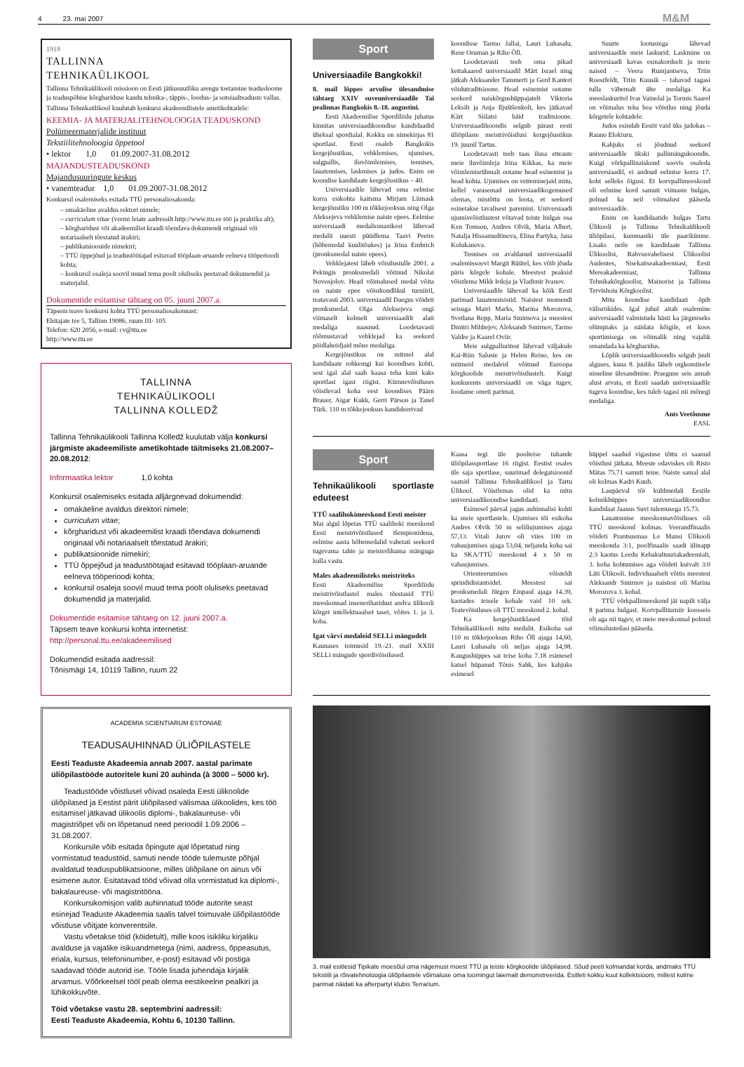4 23. mai 2007 M&M
1918
TALLINNA
TEHNIKAÜLIKOOL
Tallinna Tehnikaülikooli missioon on Eesti jätkusuutliku arengu toetamine teadusloome ja teaduspõhise kõrghariduse kaudu tehnika-, täppis-, loodus- ja sotsiaalteaduste vallas.
Tallinna Tehnikaülikool kuulutab konkursi akadeemilistele ametikohtadele:
KEEMIA- JA MATERJALITEHNOLOOGIA TEADUSKOND
Polümeermaterjalide instituut
Tekstiilitehnoloogia õppetool
• lektor 1,0 01.09.2007-31.08.2012
MAJANDUSTEADUSKOND
Majandusuuringute keskus
• vanemteadur 1,0 01.09.2007-31.08.2012
Konkursil osalemiseks esitada TTÜ personaliosakonda:
– omakäeline avaldus rektori nimele;
– curriculum vitae (vormi leiate aadressilt http://www.ttu.ee töö ja praktika alt);
– kõrgharidust või akadeemilist kraadi tõendava dokumendi originaal või notariaalselt tõestatud ärakiri;
– publikatsioonide nimekiri;
– TTÜ õppejõud ja teadustöötajad esitavad tööplaan-aruande eelneva tööperioodi kohta;
– konkursil osaleja soovil muud tema poolt oluliseks peetavad dokumendid ja materjalid.
Dokumentide esitamise tähtaeg on 05. juuni 2007.a.
Täpsem teave konkursi kohta TTÜ personaliosakonnast:
Ehitajate tee 5, Tallinn 19086, ruum III- 105
Telefon: 620 2056, e-mail: cv@ttu.ee
http://www.ttu.ee
TALLINNA
TEHNIKAÜLIKOOLI
TALLINNA KOLLEDŽ
Tallinna Tehnikaülikooli Tallinna Kolledž kuulutab välja konkursi järgmiste akadeemiliste ametikohtade täitmiseks 21.08.2007–20.08.2012:
Informaatika lektor 1,0 kohta
Konkursil osalemiseks esitada alljärgnevad dokumendid:
omakäeline avaldus direktori nimele;
curriculum vitae;
kõrgharidust või akadeemilist kraadi tõendava dokumendi originaal või notariaalselt tõestatud ärakiri;
publikatsioonide nimekiri;
TTÜ õppejõud ja teadustöötajad esitavad tööplaan-aruande eelneva tööperioodi kohta;
konkursil osaleja soovil muud tema poolt oluliseks peetavad dokumendid ja materjalid.
Dokumentide esitamise tähtaeg on 12. juuni 2007.a.
Täpsem teave konkursi kohta internetist:
http://personal.ttu.ee/akadeemilised
Dokumendid esitada aadressil:
Tõnismägi 14, 10119 Tallinn, ruum 22
ACADEMIA SCIENTIARUM ESTONIAE
TEADUSAUHINNAD ÜLIÕPILASTELE
Eesti Teaduste Akadeemia annab 2007. aastal parimate üliõpilastööde autoritele kuni 20 auhinda (à 3000 – 5000 kr).
Teadustööde võistlusel võivad osaleda Eesti ülikoolide üliõpilased ja Eestist pärit üliõpilased välismaa ülikoolides, kes töö esitamisel jätkavad ülikoolis diplomi-, bakalaureuse- või magistriõpet või on lõpetanud need perioodil 1.09.2006 – 31.08.2007.
Konkursile võib esitada õpingute ajal lõpetatud ning vormistatud teadustöid, samuti nende tööde tulemuste põhjal avaldatud teaduspublikatsioone, milles üliõpilane on ainus või esimene autor. Esitatavad tööd võivad olla vormistatud ka diplomi-, bakalaureuse- või magistritööna.
Konkursikomisjon valib auhinnatud tööde autorite seast esinejad Teaduste Akadeemia saalis talvel toimuvale üliõpilastööde võistluse võitjate konverentsile.
Vastu võetakse töid (köidetult), mille koos isikliku kirjaliku avalduse ja vajalike isikuandmetega (nimi, aadress, õppeasutus, eriala, kursus, telefoninumber, e-post) esitavad või postiga saadavad tööde autorid ise. Tööle lisada juhendaja kirjalik arvamus. Võõrkeelsel tööl peab olema eestikeelne pealkiri ja lühikokkuvõte.
Töid võetakse vastu 28. septembrini aadressil:
Eesti Teaduste Akadeemia, Kohtu 6, 10130 Tallinn.
Sport
Universiaadile Bangkokki!
8. mail lõppes arvulise ülesandmise tähtaeg XXIV suveuniversiaadile Tai pealinnas Bangkokis 8.-18. augustini.
Eesti Akadeemilise Spordiliidu juhatus kinnitas universiaadikoondise kandidaadid üheksal spordialal. Kokku on nimekirjas 81 sportlast. Eesti osaleb Bangkokis kergejõustikus, vehklemises, ujumises, sulgpallis, iluvõimlemises, tennises, lauatennises, laskmises ja judos. Enim on koondise kandidaate kergejõustikus – 40.
Universiaadile lähevad oma eelmise korra esikohta kaitsma Mirjam Liimask kergejõustiku 100 m tõkkejooksus ning Olga Aleksejeva vehklemise naiste epees. Eelmise universiaadi medaliomanikest lähevad medalit uuesti püüdlema Taavi Peetre (hõbemedal kuulitõukes) ja Irina Embrich (pronksmedal naiste epees).
Vehklejatest läheb võistlustulle 2001. a Pekingis pronksmedali võitnud Nikolai Novosjolov. Head võimalused medal võita on naiste epee võistkondlikul turniiril, teatavasti 2003. universiaadil Daegus võideti pronksmedal. Olga Aleksejeva ongi viimaselt kolmelt universiaadilt alati medaliga naasnud. Loodetavasti rõõmustavad vehklejad ka seekord pöidlahoidjaid mõne medaliga.
Kergejõustikus on mitmel alal kandidaate rohkemgi kui koondises kohti, sest igal alal saab kaasa teha kuni kaks sportlast igast riigist. Kümnevõistluses võistlevad koha eest koondises Päärn Brauer, Aigar Kukk, Gerri Pärson ja Tanel Türk. 110 m tõkkejooksus kandideerivad
koondisse Tarmo Jallai, Lauri Luhasalu, Rene Oruman ja Riho Õll.
Loodetavasti teeb oma pikad kettakaared universiaadil Märt Israel ning jätkab Aleksander Tammerti ja Gerd Kanteri võidutraditsioone. Head esinemist ootame seekord naiskõrgushüppajatelt Viktoria Leksilt ja Anja Iljuštšenkolt, kes jätkavad Kärt Siilatsi häid traditsioone. Universiaadikoondis selgub pärast eesti üliõpilaste meistrivõistlusi kergejõustikus 19. juunil Tartus.
Loodetavasti teeb taas ilusa etteaste meie iluvõimleja Irina Kikkas, ka meie võimlemisrühmalt ootame head esinemist ja head kohta. Ujumises on vetteminejaid mitu, kellel varasemad universiaadikogemused olemas, mistõttu on loota, et seekord esinetakse tavalisest paremini. Universiaadi ujumisvõistlustest võtavad teiste hulgas osa Ken Tomson, Andres Olvik, Maria Albert, Natalja Hissamudtinova, Elina Partyka, Jana Kolukanova.
Tennises on avaldanud universiaadil osalemissoovi Margit Rüütel, kes võib jõuda päris kõrgele kohale. Meestest peaksid võistlema Mikk Irdoja ja Vladimir Ivanov.
Universiaadile lähevad ka kõik Eesti parimad lauatennisistid. Naistest momendi seisuga Mairi Marks, Marina Morozova, Svetlana Repp, Maria Smirnova ja meestest Dmitri Mihhejev, Aleksandr Smirnov, Tarmo Valdre ja Kaarel Oviir.
Meie sulgpalluritest lähevad väljakule Kai-Riin Saluste ja Helen Reino, kes on mitmeid medaleid võitnud Euroopa kõrgkoolide meistrivõistlustelt. Kuigi konkurents universiaadil on väga tugev, loodame ometi parimat.
Suurte lootustega lähevad universiaadile meie laskurid. Laskmine on universiaadi kavas esmakordselt ja meie naised – Veera Rumjantseva, Triin Roostfeldt, Triin Kuusik – tahavad tagasi tulla vähemalt ühe medaliga. Ka meeslaskuritel Ivar Vainolal ja Tormis Saarel on võimalus teha hea võistlus ning jõuda kõrgetele kohtadele.
Judos esindab Eestit vaid üks judokas – Rauno Elokiuru.
Kahjuks ei jõudnud seekord universiaadile ükski pallimängukoondis. Kuigi võrkpallinaiskond soovis osaleda universiaadil, ei andnud eelmise korra 17. koht selleks õigust. Et korvpallimeeskond oli eelmine kord samuti viimaste hulgas, polnud ka neil võimalust pääseda universiaadile.
Enim on kandidaatide hulgas Tartu Ülikooli ja Tallinna Tehnikaülikooli üliõpilasi, kummastki üle paarikümne. Lisaks neile on kandidaate Tallinna Ülikoolist, Rahvusvahelisest Ülikoolist Audentes, Sisekaitseakadeemiast, Eesti Mereakadeemiast, Tallinna Tehnikakõrgkoolist, Mainorist ja Tallinna Tervishoiu Kõrgkoolist.
Mitu koondise kandidaati õpib välisriikides. Igal juhul aitab osalemine universiaadil valmistuda hästi ka järgmiseks olümpiaks ja näidata kõigile, et koos sportimisega on võimalik ning vajalik omandada ka kõrgharidus.
Lõplik universiaadikoondis selgub juuli alguses, kuna 8. juuliks läheb orgkomiteele nimeline ülesandmine. Praegune seis annab alust arvata, et Eesti saadab universiaadile tugeva koondise, kes tuleb tagasi nii mõnegi medaliga.
Ants Veetõusme
EASL
Sport
Tehnikaülikooli sportlaste eduteest
TTÜ saalihokimeeskond Eesti meister
Mai algul lõpetas TTÜ saalihoki meeskond Eesti meistrivõistlused tšempionidena, eelmise aasta hõbemedalid vahetati seekord tugevama tahte ja meisterlikuma mänguga kulla vastu.
Males akadeemilisteks meistriteks
Eesti Akadeemilise Spordiliidu meistrivõistlustel males tõestasid TTÜ meeskonnad inseneriharidust andva ülikooli kõrget intellektuaalset taset, võites 1. ja 3. koha.
Igat värvi medaleid SELLi mängudelt
Kaunases toimusid 19.-21. mail XXIII SELLi mängude spordivõistlused.
Kaasa tegi üle poolteise tuhande üliõpilassportlase 16 riigist. Eestist osales üle saja sportlase, suurimad delegatsioonid saatsid Tallinna Tehnikaülikool ja Tartu Ülikool. Võistlemas olid ka mitu universiaadikoondise kandidaati.
Esimesel päeval jagus auhinnalisi kohti ka meie sportlastele. Ujumises tõi esikoha Andres Olvik 50 m seliliujumises ajaga 57,13. Vitali Jurov oli viies 100 m vabaujumises ajaga 53,04, neljanda koha sai ka SKA/TTÜ meeskond 4 x 50 m vabaujumises.
Orienteerumises võisteldi sprindidistantsidel. Meestest sai pronksmedali Jürgen Einpaul ajaga 14.39, kaotades teisele kohale vaid 10 sek. Teatevõistluses oli TTÜ meeskond 2. kohal.
Ka kergejõustiklased tõid Tehnikaülikooli mitu medalit. Esikoha sai 110 m tõkkejooksus Riho Õll ajaga 14,60, Lauri Luhasalu oli neljas ajaga 14,98. Kaugushüppes sai teise koha 7.18 esimesel katsel hüpanud Tõnis Sahk, kes kahjuks esimesel
hüppel saadud vigastuse tõttu ei saanud võistlust jätkata. Meeste odaviskes oli Risto Mätas 75.71 samuti teine. Naiste samal alal oli kolmas Kadri Kuub.
Laupäeval tõi kuldmedali Eestile kolmikhüppes universiaadikoondise kandidaat Jaanus Suvi tulemusega 15.73.
Lauatennise meeskonnavõistluses oli TTÜ meeskond kolmas. Veerandfinaalis võideti Prantsusmaa Le Mansi Ülikooli meeskonda 3:1, poolfinaalis saadi ülinapp 2:3 kaotus Leedu Kehakultuuriakadeemialt, 3. koha kohtumises aga võideti kuivalt 3:0 Läti Ülikooli. Individuaalselt võitis meestest Aleksandr Smirnov ja naistest oli Marina Morozova 3. kohal.
TTÜ võrkpallimeeskond jäi napilt välja 8 parima hulgast. Korvpalliturniir koosseis oli aga nii tugev, et meie meeskonnal polnud võimalustedasi pääseda.
3. mail esitlesid Tipikate moesõul oma nägemust moest TTÜ ja teiste kõrgkoolide üliõpilased. Sõud peeti kolmandat korda, andmaks TTÜ tekstiili ja rõivatehnoloogia üliõpilastele võimaluse oma loomingut laiemalt demonstreerida. Esitleti kokku kuut kollektsiooni, millest kolme parimat näidati ka afterpartyl klubis Terrarium.